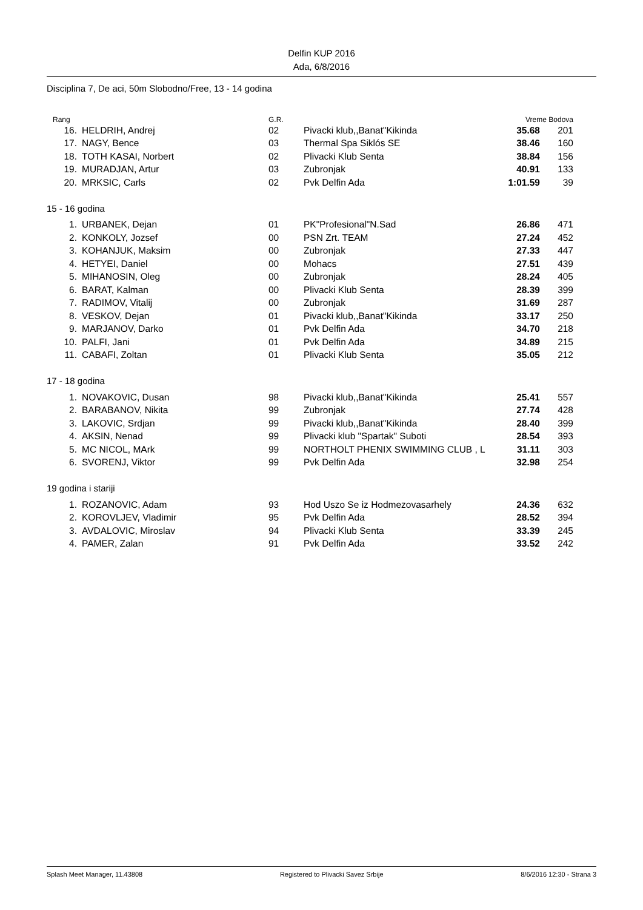Delfin KUP 2016
Ada, 6/8/2016
Disciplina 7, De aci, 50m Slobodno/Free, 13 - 14 godina
| Rang | | G.R. | | Vreme Bodova | |
| --- | --- | --- | --- | --- | --- |
| 16. | HELDRIH, Andrej | 02 | Pivacki klub,,Banat"Kikinda | 35.68 | 201 |
| 17. | NAGY, Bence | 03 | Thermal Spa Siklós SE | 38.46 | 160 |
| 18. | TOTH KASAI, Norbert | 02 | Plivacki Klub Senta | 38.84 | 156 |
| 19. | MURADJAN, Artur | 03 | Zubronjak | 40.91 | 133 |
| 20. | MRKSIC, Carls | 02 | Pvk Delfin Ada | 1:01.59 | 39 |
| 15 - 16 godina | | | | | |
| 1. | URBANEK, Dejan | 01 | PK"Profesional"N.Sad | 26.86 | 471 |
| 2. | KONKOLY, Jozsef | 00 | PSN Zrt. TEAM | 27.24 | 452 |
| 3. | KOHANJUK, Maksim | 00 | Zubronjak | 27.33 | 447 |
| 4. | HETYEI, Daniel | 00 | Mohacs | 27.51 | 439 |
| 5. | MIHANOSIN, Oleg | 00 | Zubronjak | 28.24 | 405 |
| 6. | BARAT, Kalman | 00 | Plivacki Klub Senta | 28.39 | 399 |
| 7. | RADIMOV, Vitalij | 00 | Zubronjak | 31.69 | 287 |
| 8. | VESKOV, Dejan | 01 | Pivacki klub,,Banat"Kikinda | 33.17 | 250 |
| 9. | MARJANOV, Darko | 01 | Pvk Delfin Ada | 34.70 | 218 |
| 10. | PALFI, Jani | 01 | Pvk Delfin Ada | 34.89 | 215 |
| 11. | CABAFI, Zoltan | 01 | Plivacki Klub Senta | 35.05 | 212 |
| 17 - 18 godina | | | | | |
| 1. | NOVAKOVIC, Dusan | 98 | Pivacki klub,,Banat"Kikinda | 25.41 | 557 |
| 2. | BARABANOV, Nikita | 99 | Zubronjak | 27.74 | 428 |
| 3. | LAKOVIC, Srdjan | 99 | Pivacki klub,,Banat"Kikinda | 28.40 | 399 |
| 4. | AKSIN, Nenad | 99 | Plivacki klub "Spartak" Suboti | 28.54 | 393 |
| 5. | MC NICOL, MArk | 99 | NORTHOLT PHENIX SWIMMING CLUB , L | 31.11 | 303 |
| 6. | SVORENJ, Viktor | 99 | Pvk Delfin Ada | 32.98 | 254 |
| 19 godina i stariji | | | | | |
| 1. | ROZANOVIC, Adam | 93 | Hod Uszo Se iz Hodmezovasarhely | 24.36 | 632 |
| 2. | KOROVLJEV, Vladimir | 95 | Pvk Delfin Ada | 28.52 | 394 |
| 3. | AVDALOVIC, Miroslav | 94 | Plivacki Klub Senta | 33.39 | 245 |
| 4. | PAMER, Zalan | 91 | Pvk Delfin Ada | 33.52 | 242 |
Splash Meet Manager, 11.43808 Registered to Plivacki Savez Srbije 8/6/2016 12:30 - Strana 3